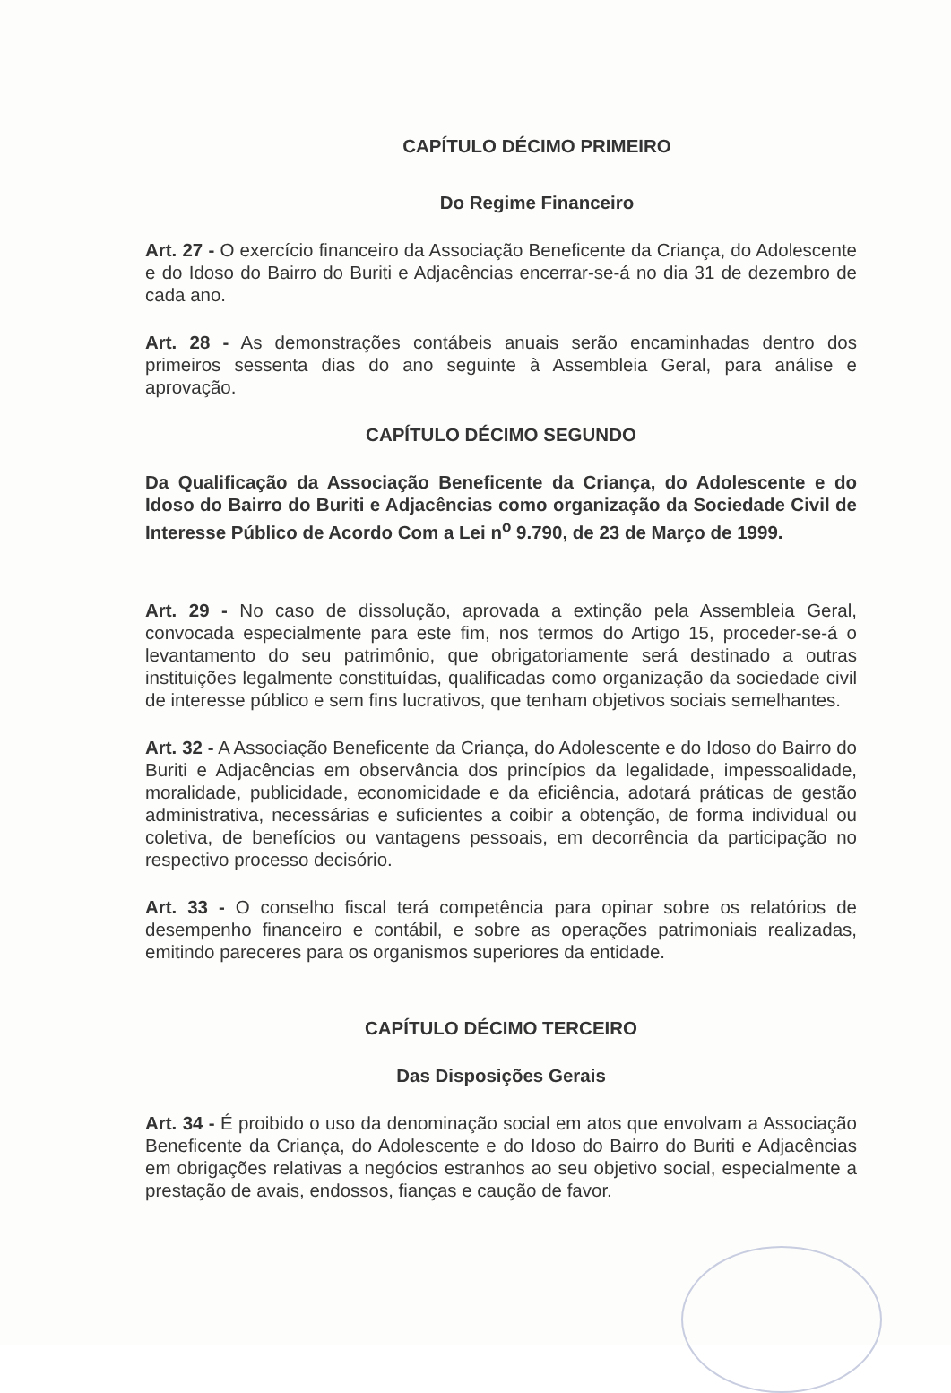CAPÍTULO DÉCIMO PRIMEIRO
Do Regime Financeiro
Art. 27 - O exercício financeiro da Associação Beneficente da Criança, do Adolescente e do Idoso do Bairro do Buriti e Adjacências encerrar-se-á no dia 31 de dezembro de cada ano.
Art. 28 - As demonstrações contábeis anuais serão encaminhadas dentro dos primeiros sessenta dias do ano seguinte à Assembleia Geral, para análise e aprovação.
CAPÍTULO DÉCIMO SEGUNDO
Da Qualificação da Associação Beneficente da Criança, do Adolescente e do Idoso do Bairro do Buriti e Adjacências como organização da Sociedade Civil de Interesse Público de Acordo Com a Lei n<sup>o</sup> 9.790, de 23 de Março de 1999.
Art. 29 - No caso de dissolução, aprovada a extinção pela Assembleia Geral, convocada especialmente para este fim, nos termos do Artigo 15, proceder-se-á o levantamento do seu patrimônio, que obrigatoriamente será destinado a outras instituições legalmente constituídas, qualificadas como organização da sociedade civil de interesse público e sem fins lucrativos, que tenham objetivos sociais semelhantes.
Art. 32 - A Associação Beneficente da Criança, do Adolescente e do Idoso do Bairro do Buriti e Adjacências em observância dos princípios da legalidade, impessoalidade, moralidade, publicidade, economicidade e da eficiência, adotará práticas de gestão administrativa, necessárias e suficientes a coibir a obtenção, de forma individual ou coletiva, de benefícios ou vantagens pessoais, em decorrência da participação no respectivo processo decisório.
Art. 33 - O conselho fiscal terá competência para opinar sobre os relatórios de desempenho financeiro e contábil, e sobre as operações patrimoniais realizadas, emitindo pareceres para os organismos superiores da entidade.
CAPÍTULO DÉCIMO TERCEIRO
Das Disposições Gerais
Art. 34 - É proibido o uso da denominação social em atos que envolvam a Associação Beneficente da Criança, do Adolescente e do Idoso do Bairro do Buriti e Adjacências em obrigações relativas a negócios estranhos ao seu objetivo social, especialmente a prestação de avais, endossos, fianças e caução de favor.